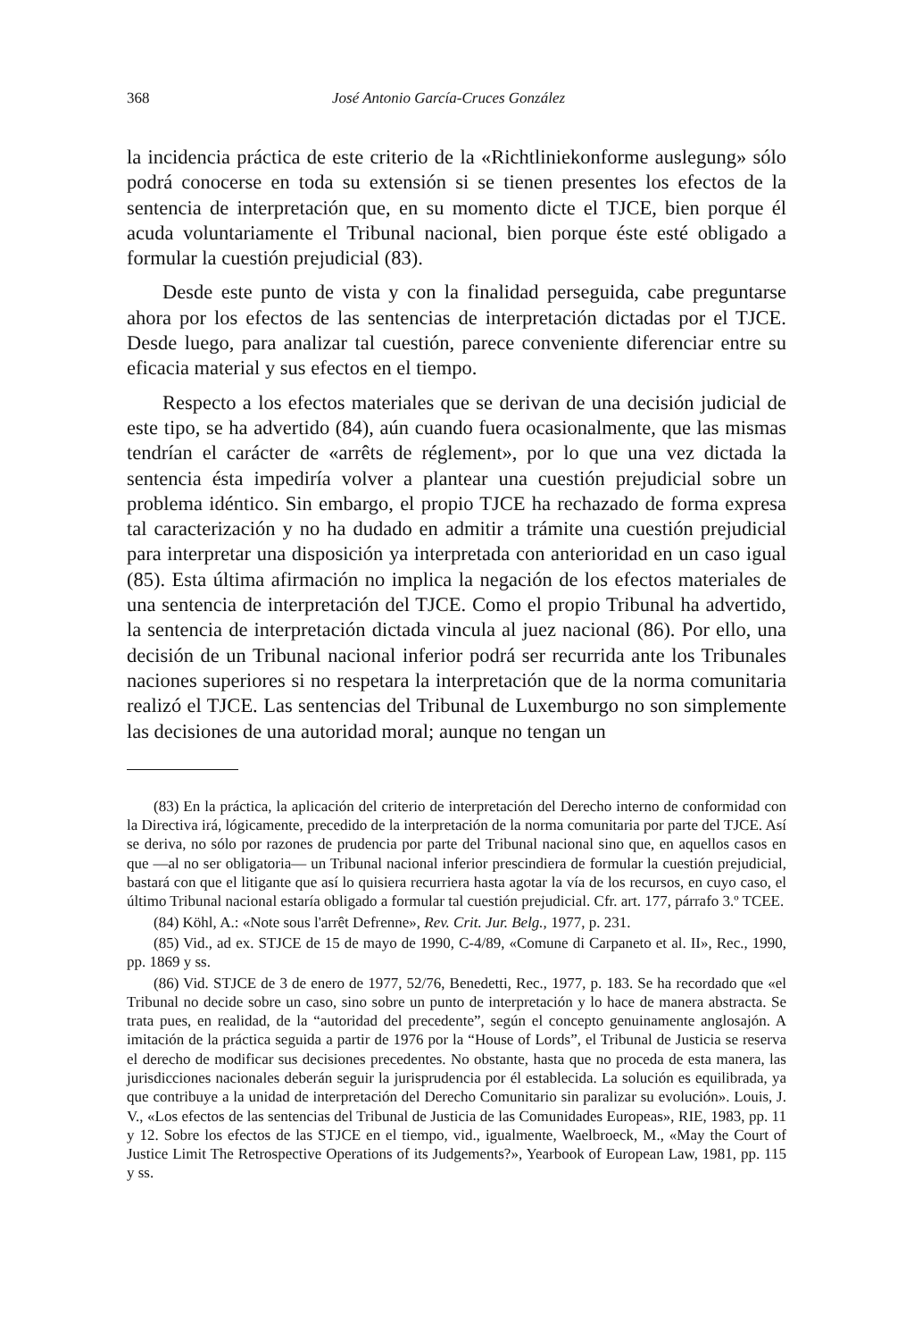368 José Antonio García-Cruces González
la incidencia práctica de este criterio de la «Richtliniekonforme auslegung» sólo podrá conocerse en toda su extensión si se tienen presentes los efectos de la sentencia de interpretación que, en su momento dicte el TJCE, bien porque él acuda voluntariamente el Tribunal nacional, bien porque éste esté obligado a formular la cuestión prejudicial (83).
Desde este punto de vista y con la finalidad perseguida, cabe preguntarse ahora por los efectos de las sentencias de interpretación dictadas por el TJCE. Desde luego, para analizar tal cuestión, parece conveniente diferenciar entre su eficacia material y sus efectos en el tiempo.
Respecto a los efectos materiales que se derivan de una decisión judicial de este tipo, se ha advertido (84), aún cuando fuera ocasionalmente, que las mismas tendrían el carácter de «arrêts de réglement», por lo que una vez dictada la sentencia ésta impediría volver a plantear una cuestión prejudicial sobre un problema idéntico. Sin embargo, el propio TJCE ha rechazado de forma expresa tal caracterización y no ha dudado en admitir a trámite una cuestión prejudicial para interpretar una disposición ya interpretada con anterioridad en un caso igual (85). Esta última afirmación no implica la negación de los efectos materiales de una sentencia de interpretación del TJCE. Como el propio Tribunal ha advertido, la sentencia de interpretación dictada vincula al juez nacional (86). Por ello, una decisión de un Tribunal nacional inferior podrá ser recurrida ante los Tribunales naciones superiores si no respetara la interpretación que de la norma comunitaria realizó el TJCE. Las sentencias del Tribunal de Luxemburgo no son simplemente las decisiones de una autoridad moral; aunque no tengan un
(83) En la práctica, la aplicación del criterio de interpretación del Derecho interno de conformidad con la Directiva irá, lógicamente, precedido de la interpretación de la norma comunitaria por parte del TJCE. Así se deriva, no sólo por razones de prudencia por parte del Tribunal nacional sino que, en aquellos casos en que —al no ser obligatoria— un Tribunal nacional inferior prescindiera de formular la cuestión prejudicial, bastará con que el litigante que así lo quisiera recurriera hasta agotar la vía de los recursos, en cuyo caso, el último Tribunal nacional estaría obligado a formular tal cuestión prejudicial. Cfr. art. 177, párrafo 3.º TCEE.
(84) Köhl, A.: «Note sous l'arrêt Defrenne», Rev. Crit. Jur. Belg., 1977, p. 231.
(85) Vid., ad ex. STJCE de 15 de mayo de 1990, C-4/89, «Comune di Carpaneto et al. II», Rec., 1990, pp. 1869 y ss.
(86) Vid. STJCE de 3 de enero de 1977, 52/76, Benedetti, Rec., 1977, p. 183. Se ha recordado que «el Tribunal no decide sobre un caso, sino sobre un punto de interpretación y lo hace de manera abstracta. Se trata pues, en realidad, de la “autoridad del precedente”, según el concepto genuinamente anglosajón. A imitación de la práctica seguida a partir de 1976 por la “House of Lords”, el Tribunal de Justicia se reserva el derecho de modificar sus decisiones precedentes. No obstante, hasta que no proceda de esta manera, las jurisdicciones nacionales deberán seguir la jurisprudencia por él establecida. La solución es equilibrada, ya que contribuye a la unidad de interpretación del Derecho Comunitario sin paralizar su evolución». Louis, J. V., «Los efectos de las sentencias del Tribunal de Justicia de las Comunidades Europeas», RIE, 1983, pp. 11 y 12. Sobre los efectos de las STJCE en el tiempo, vid., igualmente, Waelbroeck, M., «May the Court of Justice Limit The Retrospective Operations of its Judgements?», Yearbook of European Law, 1981, pp. 115 y ss.